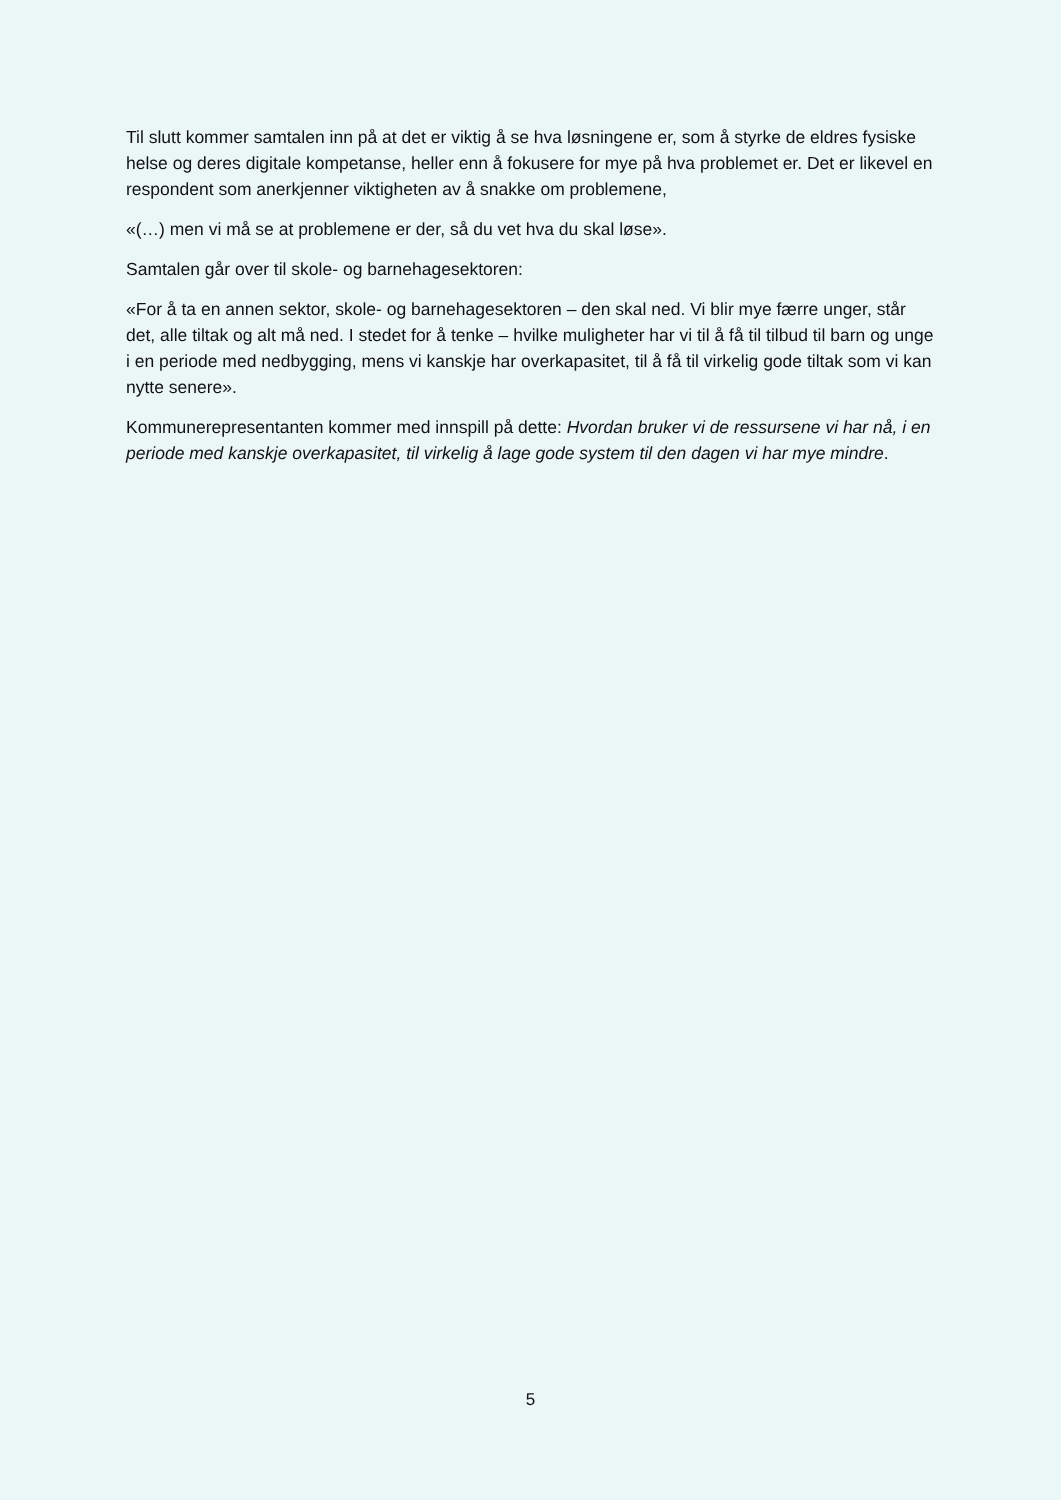Til slutt kommer samtalen inn på at det er viktig å se hva løsningene er, som å styrke de eldres fysiske helse og deres digitale kompetanse, heller enn å fokusere for mye på hva problemet er. Det er likevel en respondent som anerkjenner viktigheten av å snakke om problemene,
«(…) men vi må se at problemene er der, så du vet hva du skal løse».
Samtalen går over til skole- og barnehagesektoren:
«For å ta en annen sektor, skole- og barnehagesektoren – den skal ned. Vi blir mye færre unger, står det, alle tiltak og alt må ned. I stedet for å tenke – hvilke muligheter har vi til å få til tilbud til barn og unge i en periode med nedbygging, mens vi kanskje har overkapasitet, til å få til virkelig gode tiltak som vi kan nytte senere».
Kommunerepresentanten kommer med innspill på dette: Hvordan bruker vi de ressursene vi har nå, i en periode med kanskje overkapasitet, til virkelig å lage gode system til den dagen vi har mye mindre.
5